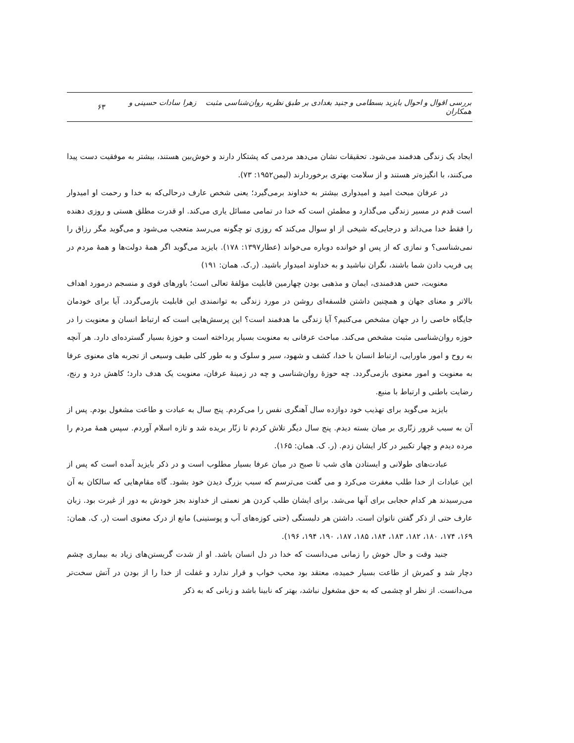بررسی اقوال و احوال بایزید بسطامی و جنید بغدادی بر طبق نظریه روان‌شناسی مثبت زهرا سادات حسینی و همکاران ۶۳
ایجاد یک زندگی هدفمند می‌شود. تحقیقات نشان می‌دهد مردمی که پشتکار دارند و خوش‌بین هستند، بیشتر به موفقیت دست پیدا می‌کنند، با انگیزه‌تر هستند و از سلامت بهتری برخوردارند (لیمن۱۹۵۲: ۷۳).
در عرفان مبحث امید و امیدواری بیشتر به خداوند برمی‌گیرد؛ یعنی شخص عارف درحالی‌که به خدا و رحمت او امیدوار است قدم در مسیر زندگی می‌گذارد و مطمئن است که خدا در تمامی مسائل یاری می‌کند. او قدرت مطلق هستی و روزی دهنده را فقط خدا می‌داند و درجایی‌که شیخی از او سوال می‌کند که روزی تو چگونه می‌رسد متعجب می‌شود و می‌گوید مگر رزاق را نمی‌شناسی؟ و نمازی که از پس او خوانده دوباره می‌خواند (عطار۱۳۹۷: ۱۷۸). بایزید می‌گوید اگر همهٔ دولت‌ها و همهٔ مردم در پی فریب دادن شما باشند، نگران نباشید و به خداوند امیدوار باشید. (ر.ک. همان: ۱۹۱)
معنویت، حس هدفمندی، ایمان و مذهبی بودن چهارمین قابلیت مؤلفهٔ تعالی است؛ باورهای قوی و منسجم درمورد اهداف بالاتر و معنای جهان و همچنین داشتن فلسفه‌ای روشن در مورد زندگی به توانمندی این قابلیت بازمی‌گردد. آیا برای خودمان جایگاه خاصی را در جهان مشخص می‌کنیم؟ آیا زندگی ما هدفمند است؟ این پرسش‌هایی است که ارتباط انسان و معنویت را در حوزه روان‌شناسی مثبت مشخص می‌کند. مباحث عرفانی به معنویت بسیار پرداخته است و حوزهٔ بسیار گسترده‌ای دارد. هر آنچه به روح و امور ماورایی، ارتباط انسان با خدا، کشف و شهود، سیر و سلوک و به طور کلی طیف وسیعی از تجربه های معنوی عرفا به معنویت و امور معنوی بازمی‌گردد. چه حوزهٔ روان‌شناسی و چه در زمینهٔ عرفان، معنویت یک هدف دارد؛ کاهش درد و رنج، رضایت باطنی و ارتباط با منبع.
بایزید می‌گوید برای تهذیب خود دوازده سال آهنگری نفس را می‌کردم. پنج سال به عبادت و طاعت مشغول بودم. پس از آن به سبب غرور زنّاری بر میان بسته دیدم. پنج سال دیگر تلاش کردم تا زنّار بریده شد و تازه اسلام آوردم. سپس همهٔ مردم را مرده دیدم و چهار تکبیر در کار ایشان زدم. (ر. ک. همان: ۱۶۵).
عبادت‌های طولانی و ایستادن های شب تا صبح در میان عرفا بسیار مطلوب است و در ذکر بایزید آمده است که پس از این عبادات از خدا طلب مغفرت می‌کرد و می گفت می‌ترسم که سبب بزرگ دیدن خود بشود. گاه مقام‌هایی که سالکان به آن می‌رسیدند هر کدام حجابی برای آنها می‌شد. برای ایشان طلب کردن هر نعمتی از خداوند بجز خودش به دور از غیرت بود. زبان عارف حتی از ذکر گفتن ناتوان است. داشتن هر دلبستگی (حتی کوزه‌های آب و پوستینی) مانع از درک معنوی است (ر. ک. همان: ۱۶۹، ۱۷۴، ۱۸۰، ۱۸۲، ۱۸۳، ۱۸۴، ۱۸۵، ۱۸۷، ۱۹۰، ۱۹۴، ۱۹۶).
جنید وقت و حال خوش را زمانی می‌دانست که خدا در دل انسان باشد. او از شدت گریستن‌های زیاد به بیماری چشم دچار شد و کمرش از طاعت بسیار خمیده، معتقد بود محب خواب و قرار ندارد و غفلت از خدا را از بودن در آتش سخت‌تر می‌دانست. از نظر او چشمی که به حق مشغول نباشد، بهتر که نابینا باشد و زبانی که به ذکر